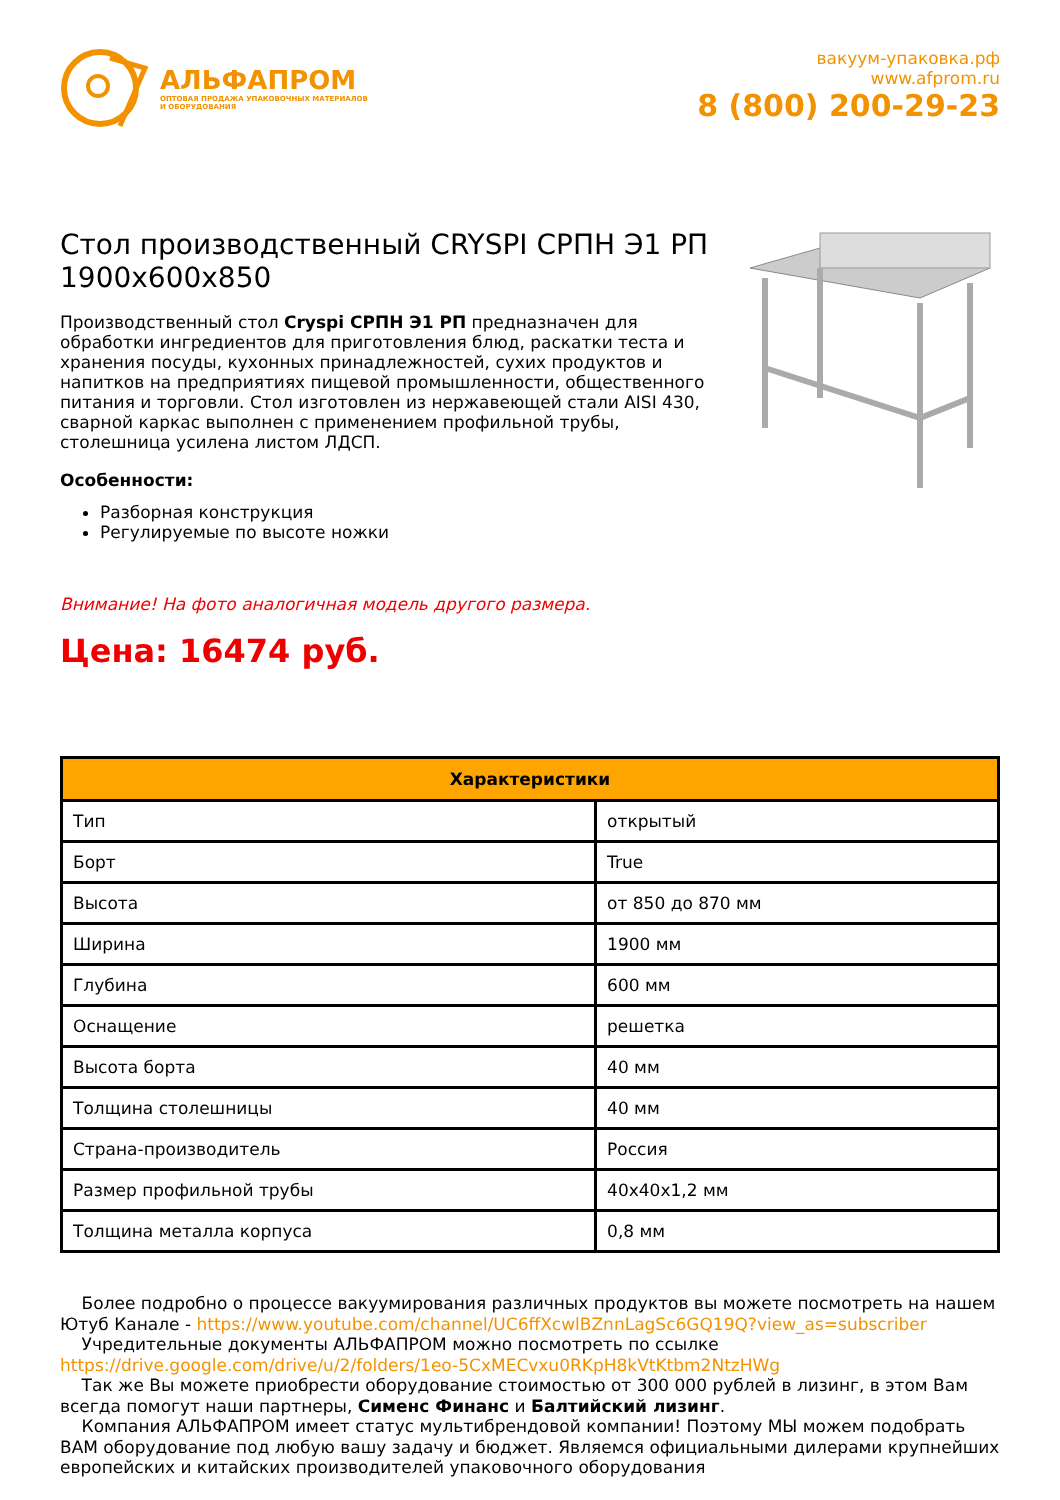АЛЬФАПРОМ
ОПТОВАЯ ПРОДАЖА УПАКОВОЧНЫХ МАТЕРИАЛОВ
И ОБОРУДОВАНИЯ
вакуум-упаковка.рф
www.afprom.ru
8 (800) 200-29-23
Стол производственный CRYSPI СРПН Э1 РП 1900x600x850
Производственный стол Cryspi СРПН Э1 РП предназначен для обработки ингредиентов для приготовления блюд, раскатки теста и хранения посуды, кухонных принадлежностей, сухих продуктов и напитков на предприятиях пищевой промышленности, общественного питания и торговли. Стол изготовлен из нержавеющей стали AISI 430, сварной каркас выполнен с применением профильной трубы, столешница усилена листом ЛДСП.
Особенности:
Разборная конструкция
Регулируемые по высоте ножки
Внимание! На фото аналогичная модель другого размера.
Цена: 16474 руб.
| Характеристики | |
| --- | --- |
| Тип | открытый |
| Борт | True |
| Высота | от 850 до 870 мм |
| Ширина | 1900 мм |
| Глубина | 600 мм |
| Оснащение | решетка |
| Высота борта | 40 мм |
| Толщина столешницы | 40 мм |
| Страна-производитель | Россия |
| Размер профильной трубы | 40x40x1,2 мм |
| Толщина металла корпуса | 0,8 мм |
Более подробно о процессе вакуумирования различных продуктов вы можете посмотреть на нашем Ютуб Канале - https://www.youtube.com/channel/UC6ffXcwlBZnnLagSc6GQ19Q?view_as=subscriber
Учредительные документы АЛЬФАПРОМ можно посмотреть по ссылке https://drive.google.com/drive/u/2/folders/1eo-5CxMECvxu0RKpH8kVtKtbm2NtzHWg
Так же Вы можете приобрести оборудование стоимостью от 300 000 рублей в лизинг, в этом Вам всегда помогут наши партнеры, Сименс Финанс и Балтийский лизинг.
Компания АЛЬФАПРОМ имеет статус мультибрендовой компании! Поэтому МЫ можем подобрать ВАМ оборудование под любую вашу задачу и бюджет. Являемся официальными дилерами крупнейших европейских и китайских производителей упаковочного оборудования